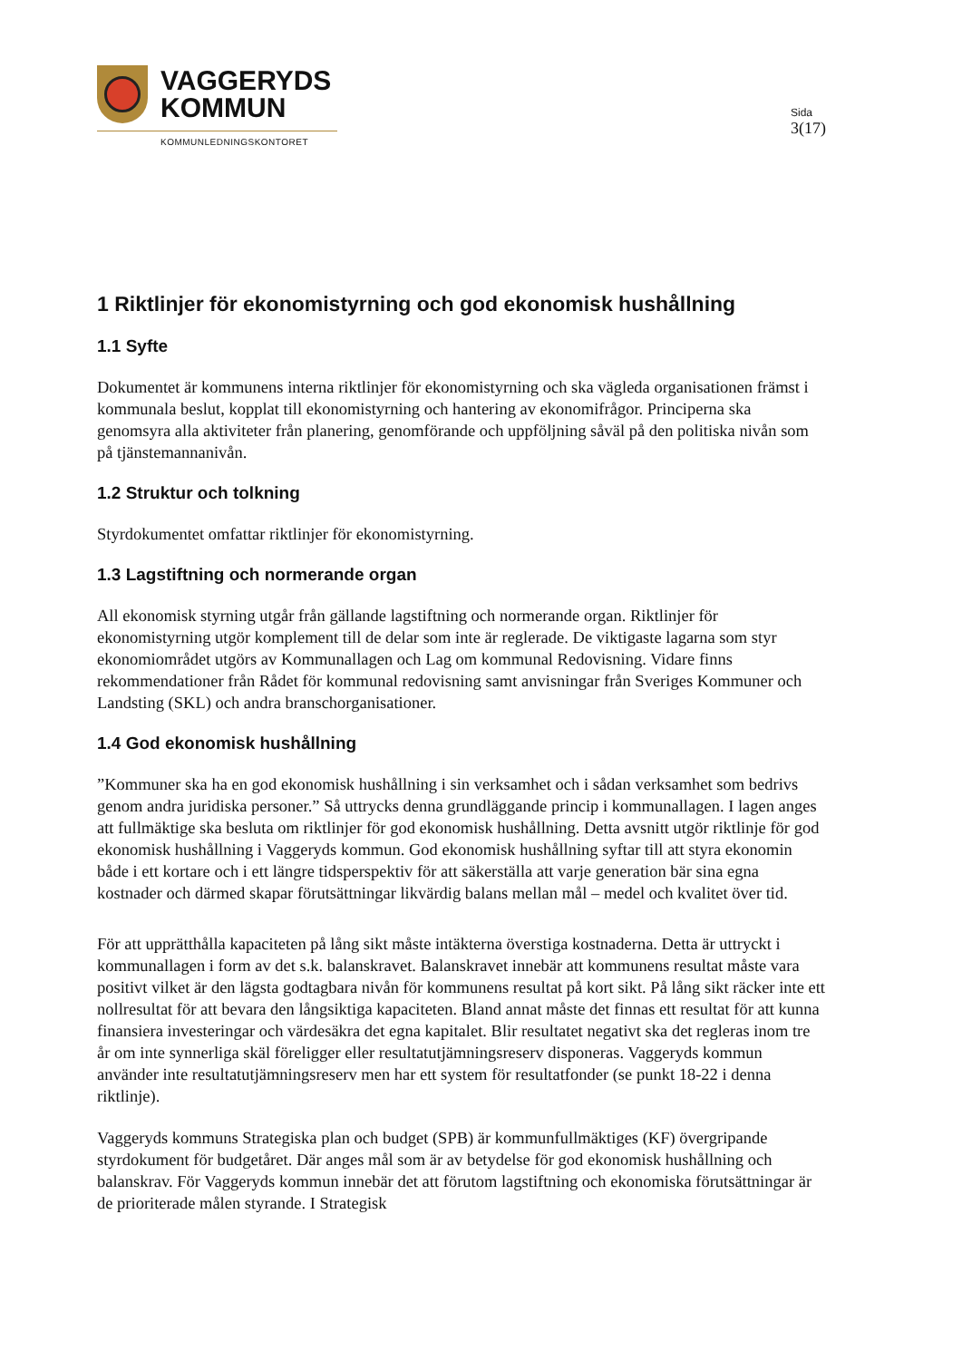VAGGERYDS
KOMMUN
KOMMUNLEDNINGSKONTORET
Sida
3(17)
1 Riktlinjer för ekonomistyrning och god ekonomisk hushållning
1.1 Syfte
Dokumentet är kommunens interna riktlinjer för ekonomistyrning och ska vägleda organisationen främst i kommunala beslut, kopplat till ekonomistyrning och hantering av ekonomifrågor. Principerna ska genomsyra alla aktiviteter från planering, genomförande och uppföljning såväl på den politiska nivån som på tjänstemannanivån.
1.2 Struktur och tolkning
Styrdokumentet omfattar riktlinjer för ekonomistyrning.
1.3 Lagstiftning och normerande organ
All ekonomisk styrning utgår från gällande lagstiftning och normerande organ. Riktlinjer för ekonomistyrning utgör komplement till de delar som inte är reglerade. De viktigaste lagarna som styr ekonomiområdet utgörs av Kommunallagen och Lag om kommunal Redovisning. Vidare finns rekommendationer från Rådet för kommunal redovisning samt anvisningar från Sveriges Kommuner och Landsting (SKL) och andra branschorganisationer.
1.4 God ekonomisk hushållning
”Kommuner ska ha en god ekonomisk hushållning i sin verksamhet och i sådan verksamhet som bedrivs genom andra juridiska personer.” Så uttrycks denna grundläggande princip i kommunallagen. I lagen anges att fullmäktige ska besluta om riktlinjer för god ekonomisk hushållning. Detta avsnitt utgör riktlinje för god ekonomisk hushållning i Vaggeryds kommun. God ekonomisk hushållning syftar till att styra ekonomin både i ett kortare och i ett längre tidsperspektiv för att säkerställa att varje generation bär sina egna kostnader och därmed skapar förutsättningar likvärdig balans mellan mål – medel och kvalitet över tid.
För att upprätthålla kapaciteten på lång sikt måste intäkterna överstiga kostnaderna. Detta är uttryckt i kommunallagen i form av det s.k. balanskravet. Balanskravet innebär att kommunens resultat måste vara positivt vilket är den lägsta godtagbara nivån för kommunens resultat på kort sikt. På lång sikt räcker inte ett nollresultat för att bevara den långsiktiga kapaciteten. Bland annat måste det finnas ett resultat för att kunna finansiera investeringar och värdesäkra det egna kapitalet. Blir resultatet negativt ska det regleras inom tre år om inte synnerliga skäl föreligger eller resultatutjämningsreserv disponeras. Vaggeryds kommun använder inte resultatutjämningsreserv men har ett system för resultatfonder (se punkt 18-22 i denna riktlinje).
Vaggeryds kommuns Strategiska plan och budget (SPB) är kommunfullmäktiges (KF) övergripande styrdokument för budgetåret. Där anges mål som är av betydelse för god ekonomisk hushållning och balanskrav. För Vaggeryds kommun innebär det att förutom lagstiftning och ekonomiska förutsättningar är de prioriterade målen styrande. I Strategisk